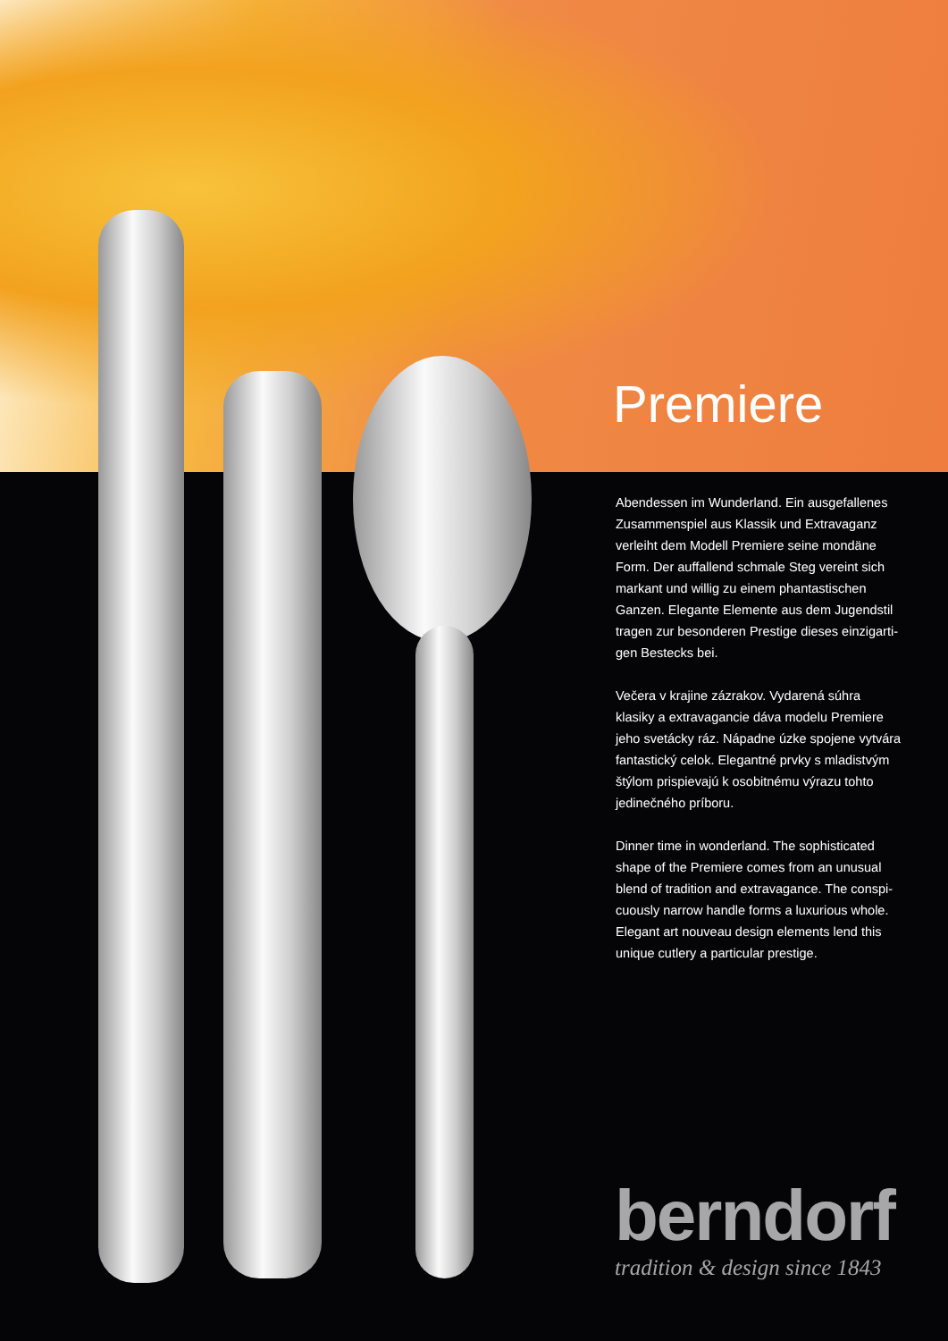Premiere
Abendessen im Wunderland. Ein ausgefallenes Zusammenspiel aus Klassik und Extravaganz verleiht dem Modell Premiere seine mondäne Form. Der auffallend schmale Steg vereint sich markant und willig zu einem phantastischen Ganzen. Elegante Elemente aus dem Jugendstil tragen zur besonderen Prestige dieses einzigarti-gen Bestecks bei.
Večera v krajine zázrakov. Vydarená súhra klasiky a extravagancie dáva modelu Premiere jeho svetácky ráz. Nápadne úzke spojene vytvára fantastický celok. Elegantné prvky s mladistvým štýlom prispievajú k osobitnému výrazu tohto jedinečného príboru.
Dinner time in wonderland. The sophisticated shape of the Premiere comes from an unusual blend of tradition and extravagance. The conspi-cuously narrow handle forms a luxurious whole. Elegant art nouveau design elements lend this unique cutlery a particular prestige.
berndorf
tradition & design since 1843